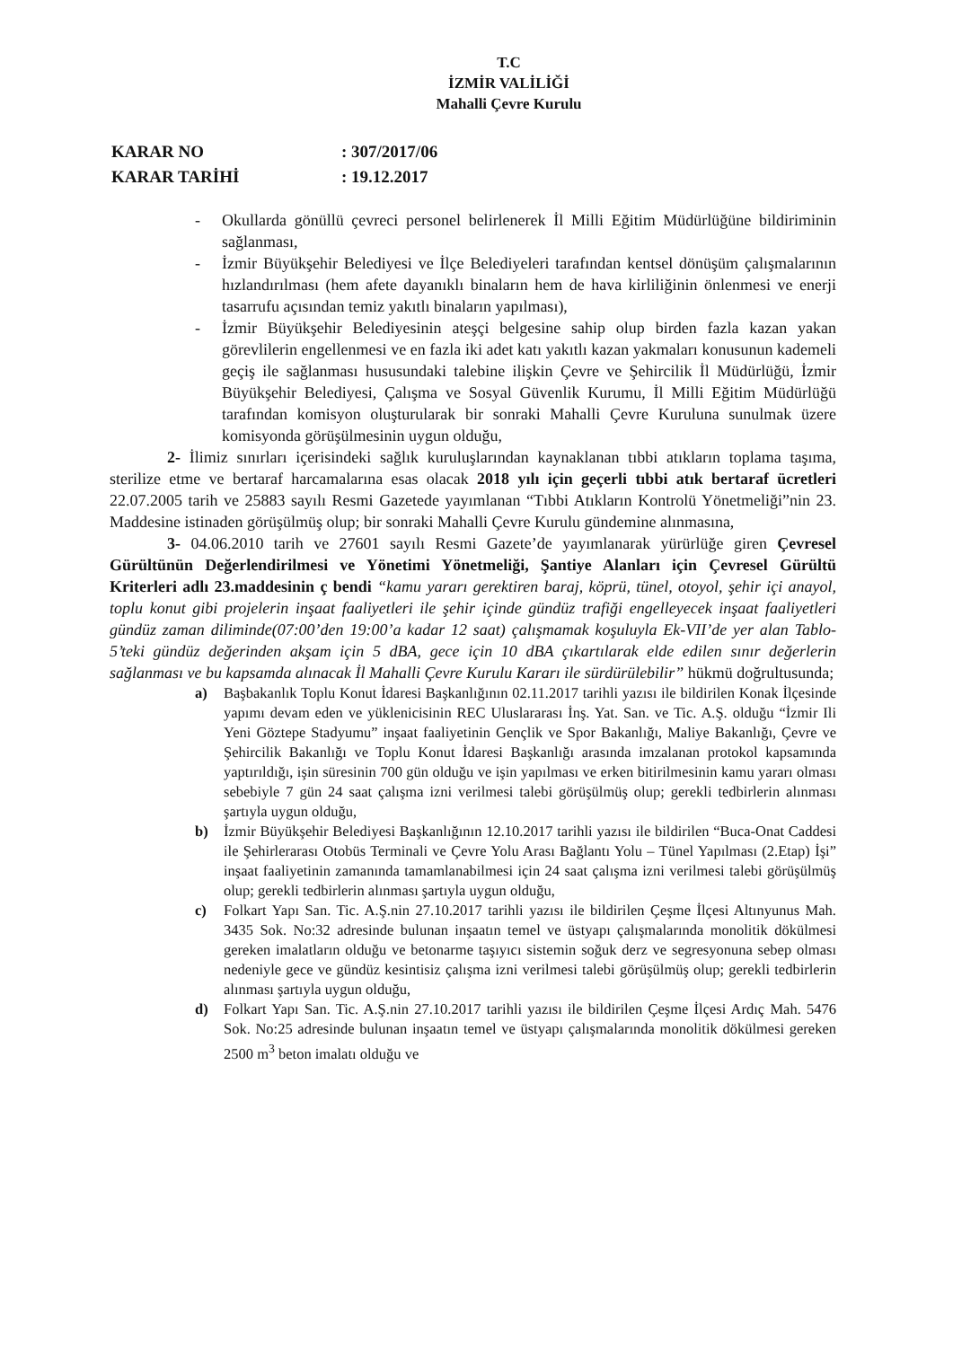T.C
İZMİR VALİLİĞİ
Mahalli Çevre Kurulu
KARAR NO: 307/2017/06
KARAR TARİHİ: 19.12.2017
- Okullarda gönüllü çevreci personel belirlenerek İl Milli Eğitim Müdürlüğüne bildiriminin sağlanması,
- İzmir Büyükşehir Belediyesi ve İlçe Belediyeleri tarafından kentsel dönüşüm çalışmalarının hızlandırılması (hem afete dayanıklı binaların hem de hava kirliliğinin önlenmesi ve enerji tasarrufu açısından temiz yakıtlı binaların yapılması),
- İzmir Büyükşehir Belediyesinin ateşçi belgesine sahip olup birden fazla kazan yakan görevlilerin engellenmesi ve en fazla iki adet katı yakıtlı kazan yakmaları konusunun kademeli geçiş ile sağlanması hususundaki talebine ilişkin Çevre ve Şehircilik İl Müdürlüğü, İzmir Büyükşehir Belediyesi, Çalışma ve Sosyal Güvenlik Kurumu, İl Milli Eğitim Müdürlüğü tarafından komisyon oluşturularak bir sonraki Mahalli Çevre Kuruluna sunulmak üzere komisyonda görüşülmesinin uygun olduğu,
2- İlimiz sınırları içerisindeki sağlık kuruluşlarından kaynaklanan tıbbi atıkların toplama taşıma, sterilize etme ve bertaraf harcamalarına esas olacak 2018 yılı için geçerli tıbbi atık bertaraf ücretleri 22.07.2005 tarih ve 25883 sayılı Resmi Gazetede yayımlanan “Tıbbi Atıkların Kontrolü Yönetmeliği”nin 23. Maddesine istinaden görüşülmüş olup; bir sonraki Mahalli Çevre Kurulu gündemine alınmasına,
3- 04.06.2010 tarih ve 27601 sayılı Resmi Gazete’de yayımlanarak yürürlüğe giren Çevresel Gürültünün Değerlendirilmesi ve Yönetimi Yönetmeliği, Şantiye Alanları için Çevresel Gürültü Kriterleri adlı 23.maddesinin ç bendi “kamu yararı gerektiren baraj, köprü, tünel, otoyol, şehir içi anayol, toplu konut gibi projelerin inşaat faaliyetleri ile şehir içinde gündüz trafiği engelleyecek inşaat faaliyetleri gündüz zaman diliminde(07:00’den 19:00’a kadar 12 saat) çalışmamak koşuluyla Ek-VII’de yer alan Tablo-5’teki gündüz değerinden akşam için 5 dBA, gece için 10 dBA çıkartılarak elde edilen sınır değerlerin sağlanması ve bu kapsamda alınacak İl Mahalli Çevre Kurulu Kararı ile sürdürülebilir” hükmü doğrultusunda;
a) Başbakanlık Toplu Konut İdaresi Başkanlığının 02.11.2017 tarihli yazısı ile bildirilen Konak İlçesinde yapımı devam eden ve yüklenicisinin REC Uluslararası İnş. Yat. San. ve Tic. A.Ş. olduğu “İzmir Ili Yeni Göztepe Stadyumu” inşaat faaliyetinin Gençlik ve Spor Bakanlığı, Maliye Bakanlığı, Çevre ve Şehircilik Bakanlığı ve Toplu Konut İdaresi Başkanlığı arasında imzalanan protokol kapsamında yaptırıldığı, işin süresinin 700 gün olduğu ve işin yapılması ve erken bitirilmesinin kamu yararı olması sebebiyle 7 gün 24 saat çalışma izni verilmesi talebi görüşülmüş olup; gerekli tedbirlerin alınması şartıyla uygun olduğu,
b) İzmir Büyükşehir Belediyesi Başkanlığının 12.10.2017 tarihli yazısı ile bildirilen “Buca-Onat Caddesi ile Şehirlerarası Otobüs Terminali ve Çevre Yolu Arası Bağlantı Yolu – Tünel Yapılması (2.Etap) İşi” inşaat faaliyetinin zamanında tamamlanabilmesi için 24 saat çalışma izni verilmesi talebi görüşülmüş olup; gerekli tedbirlerin alınması şartıyla uygun olduğu,
c) Folkart Yapı San. Tic. A.Ş.nin 27.10.2017 tarihli yazısı ile bildirilen Çeşme İlçesi Altınyunus Mah. 3435 Sok. No:32 adresinde bulunan inşaatın temel ve üstyapı çalışmalarında monolitik dökülmesi gereken imalatların olduğu ve betonarme taşıyıcı sistemin soğuk derz ve segresyonuna sebep olması nedeniyle gece ve gündüz kesintisiz çalışma izni verilmesi talebi görüşülmüş olup; gerekli tedbirlerin alınması şartıyla uygun olduğu,
d) Folkart Yapı San. Tic. A.Ş.nin 27.10.2017 tarihli yazısı ile bildirilen Çeşme İlçesi Ardıç Mah. 5476 Sok. No:25 adresinde bulunan inşaatın temel ve üstyapı çalışmalarında monolitik dökülmesi gereken 2500 m<sup>3</sup> beton imalatı olduğu ve